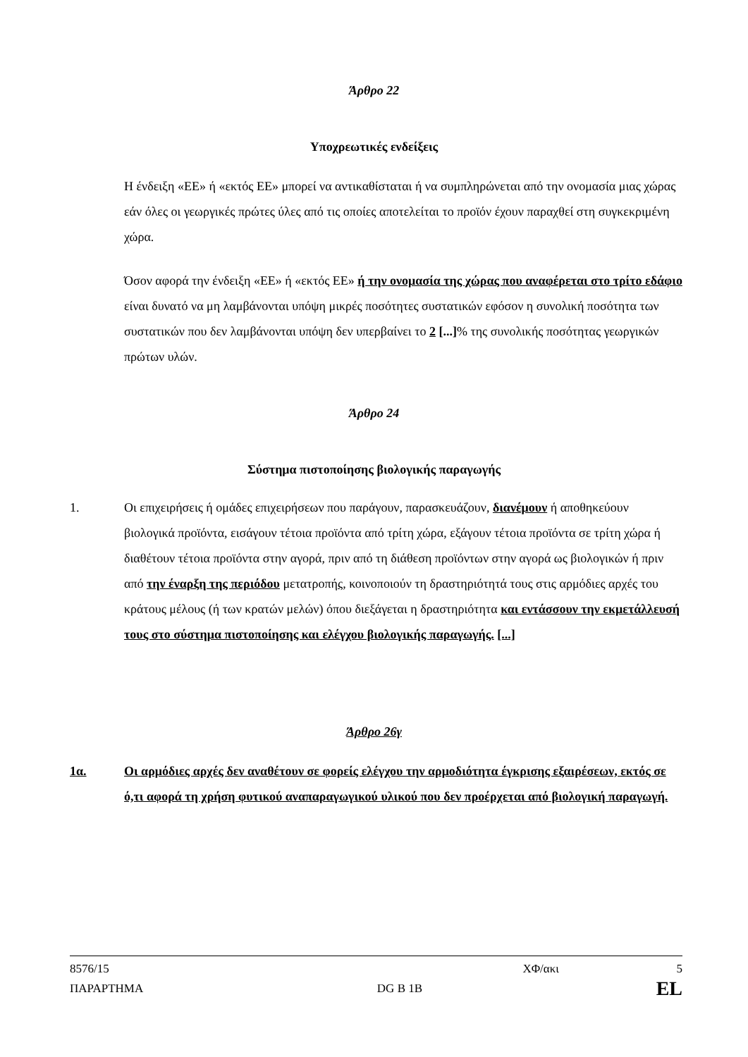Άρθρο 22
Υποχρεωτικές ενδείξεις
Η ένδειξη «ΕΕ» ή «εκτός ΕΕ» μπορεί να αντικαθίσταται ή να συμπληρώνεται από την ονομασία μιας χώρας εάν όλες οι γεωργικές πρώτες ύλες από τις οποίες αποτελείται το προϊόν έχουν παραχθεί στη συγκεκριμένη χώρα.
Όσον αφορά την ένδειξη «ΕΕ» ή «εκτός ΕΕ» ή την ονομασία της χώρας που αναφέρεται στο τρίτο εδάφιο είναι δυνατό να μη λαμβάνονται υπόψη μικρές ποσότητες συστατικών εφόσον η συνολική ποσότητα των συστατικών που δεν λαμβάνονται υπόψη δεν υπερβαίνει το 2 [...]% της συνολικής ποσότητας γεωργικών πρώτων υλών.
Άρθρο 24
Σύστημα πιστοποίησης βιολογικής παραγωγής
1. Οι επιχειρήσεις ή ομάδες επιχειρήσεων που παράγουν, παρασκευάζουν, διανέμουν ή αποθηκεύουν βιολογικά προϊόντα, εισάγουν τέτοια προϊόντα από τρίτη χώρα, εξάγουν τέτοια προϊόντα σε τρίτη χώρα ή διαθέτουν τέτοια προϊόντα στην αγορά, πριν από τη διάθεση προϊόντων στην αγορά ως βιολογικών ή πριν από την έναρξη της περιόδου μετατροπής, κοινοποιούν τη δραστηριότητά τους στις αρμόδιες αρχές του κράτους μέλους (ή των κρατών μελών) όπου διεξάγεται η δραστηριότητα και εντάσσουν την εκμετάλλευσή τους στο σύστημα πιστοποίησης και ελέγχου βιολογικής παραγωγής. [...]
Άρθρο 26γ
1α. Οι αρμόδιες αρχές δεν αναθέτουν σε φορείς ελέγχου την αρμοδιότητα έγκρισης εξαιρέσεων, εκτός σε ό,τι αφορά τη χρήση φυτικού αναπαραγωγικού υλικού που δεν προέρχεται από βιολογική παραγωγή.
8576/15 ΧΦ/ακι 5
ΠΑΡΑΡΤΗΜΑ DG B 1B EL